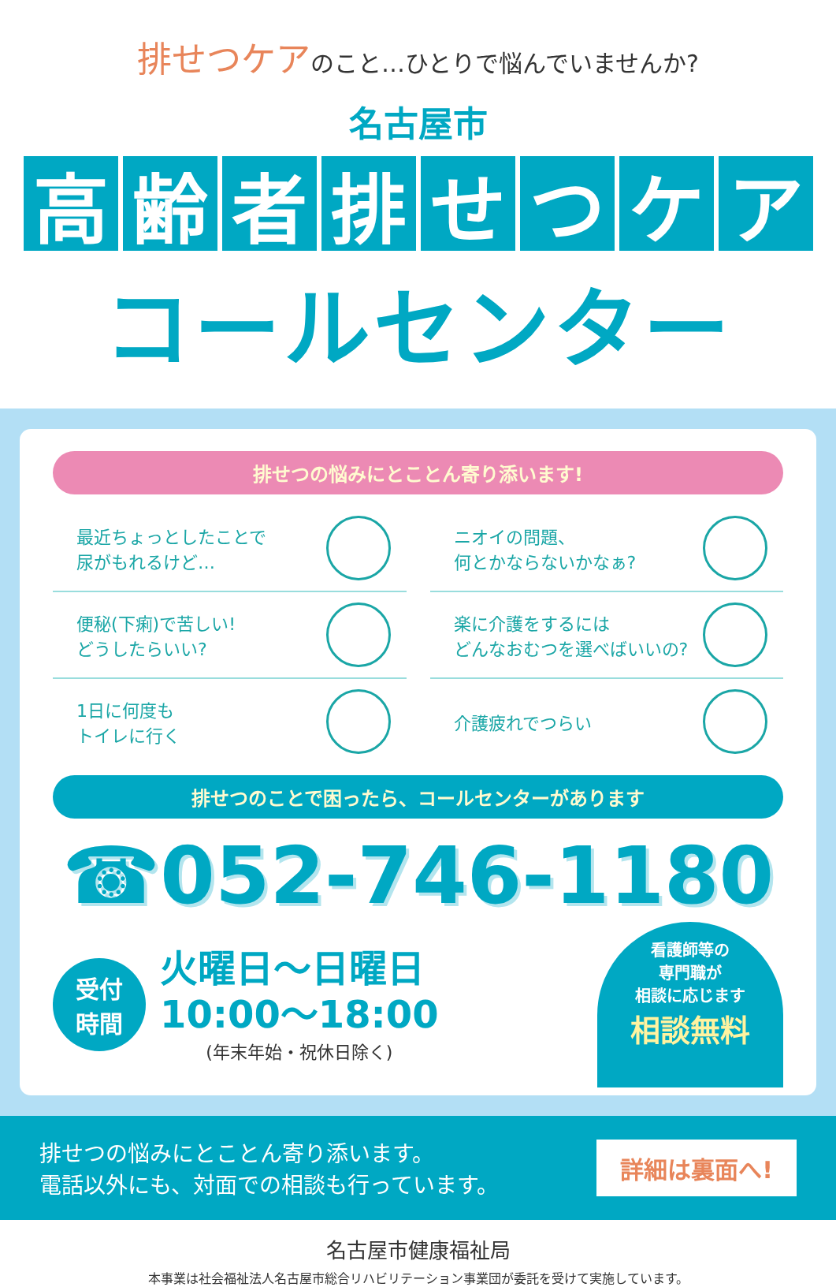排せつケアのこと…ひとりで悩んでいませんか?
名古屋市
高齢者排せつケア
コールセンター
排せつの悩みにとことん寄り添います!
最近ちょっとしたことで
尿がもれるけど…
ニオイの問題、
何とかならないかなぁ?
便秘(下痢)で苦しい!
どうしたらいい?
楽に介護をするには
どんなおむつを選べばいいの?
1日に何度も
トイレに行く
介護疲れでつらい
排せつのことで困ったら、コールセンターがあります
☎052-746-1180
受付
時間
火曜日〜日曜日
10:00〜18:00
(年末年始・祝休日除く)
看護師等の
専門職が
相談に応じます
相談無料
排せつの悩みにとことん寄り添います。
電話以外にも、対面での相談も行っています。
詳細は裏面へ!
名古屋市健康福祉局
本事業は社会福祉法人名古屋市総合リハビリテーション事業団が委託を受けて実施しています。